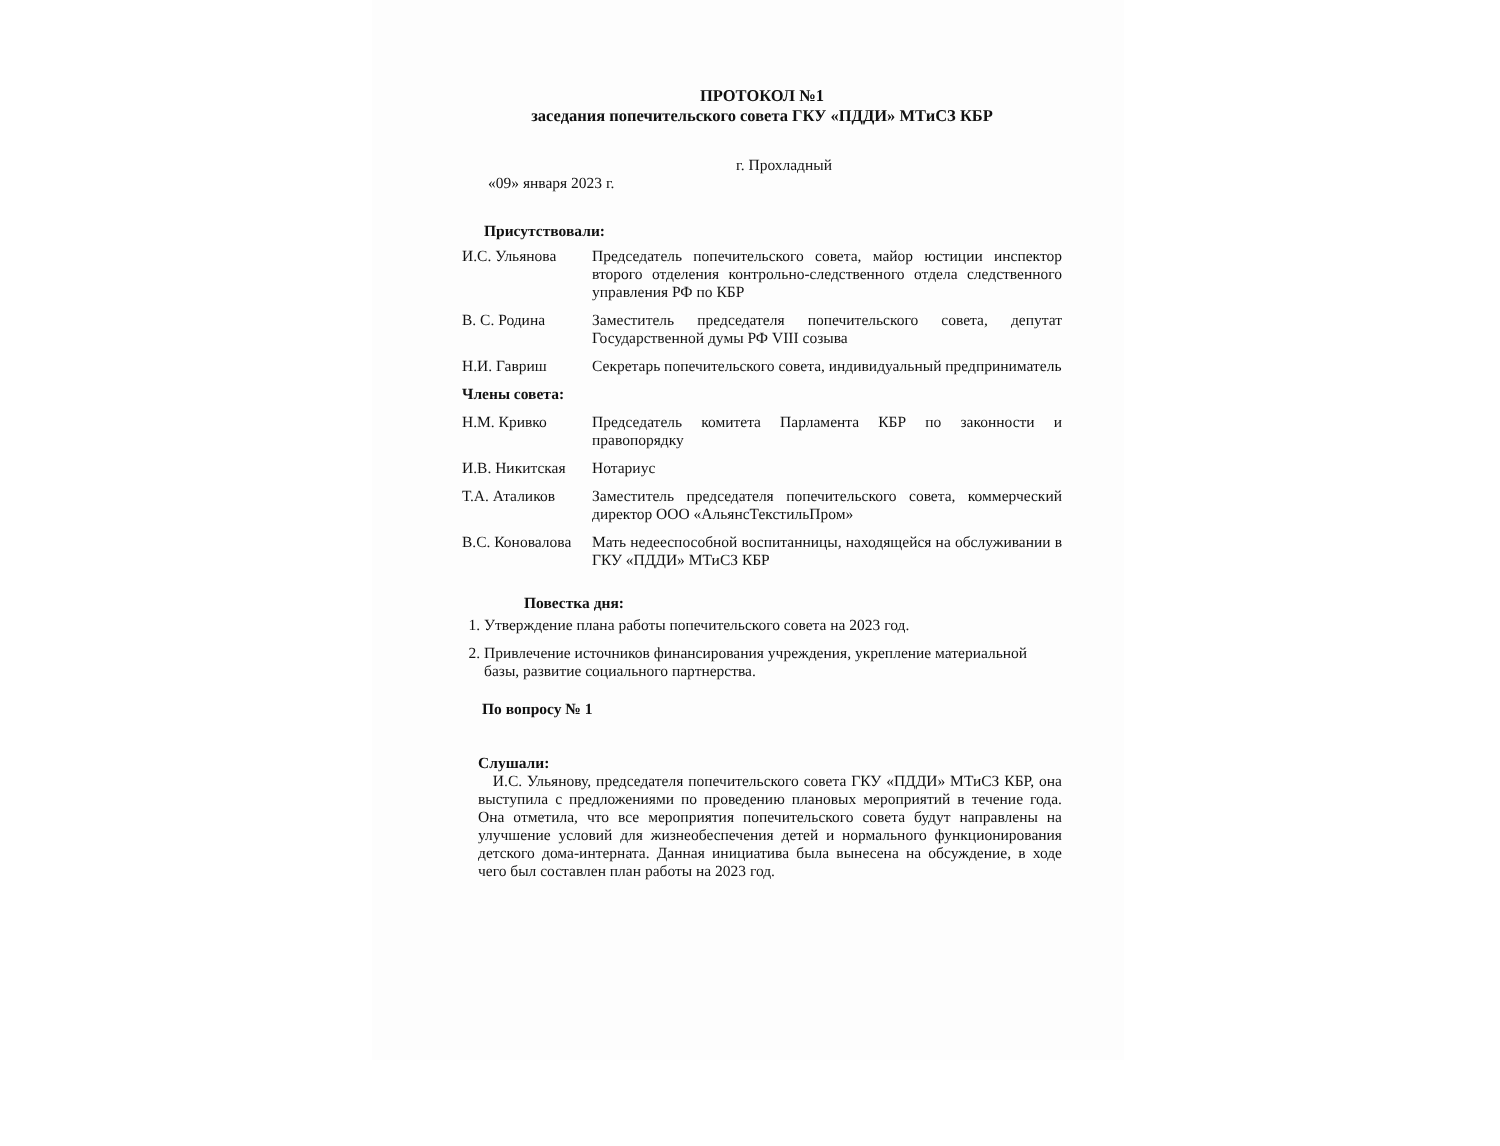ПРОТОКОЛ №1
заседания попечительского совета ГКУ «ПДДИ» МТиСЗ КБР
г. Прохладный
«09» января 2023 г.
Присутствовали:
| И.С. Ульянова | Председатель попечительского совета, майор юстиции инспектор второго отделения контрольно-следственного отдела следственного управления РФ по КБР |
| В. С. Родина | Заместитель председателя попечительского совета, депутат Государственной думы РФ VIII созыва |
| Н.И. Гавриш | Секретарь попечительского совета, индивидуальный предприниматель |
| Члены совета: | |
| Н.М. Кривко | Председатель комитета Парламента КБР по законности и правопорядку |
| И.В. Никитская | Нотариус |
| Т.А. Аталиков | Заместитель председателя попечительского совета, коммерческий директор ООО «АльянсТекстильПром» |
| В.С. Коновалова | Мать недееспособной воспитанницы, находящейся на обслуживании в ГКУ «ПДДИ» МТиСЗ КБР |
Повестка дня:
1. Утверждение плана работы попечительского совета на 2023 год.
2. Привлечение источников финансирования учреждения, укрепление материальной базы, развитие социального партнерства.
По вопросу № 1
Слушали:
И.С. Ульянову, председателя попечительского совета ГКУ «ПДДИ» МТиСЗ КБР, она выступила с предложениями по проведению плановых мероприятий в течение года. Она отметила, что все мероприятия попечительского совета будут направлены на улучшение условий для жизнеобеспечения детей и нормального функционирования детского дома-интерната. Данная инициатива была вынесена на обсуждение, в ходе чего был составлен план работы на 2023 год.